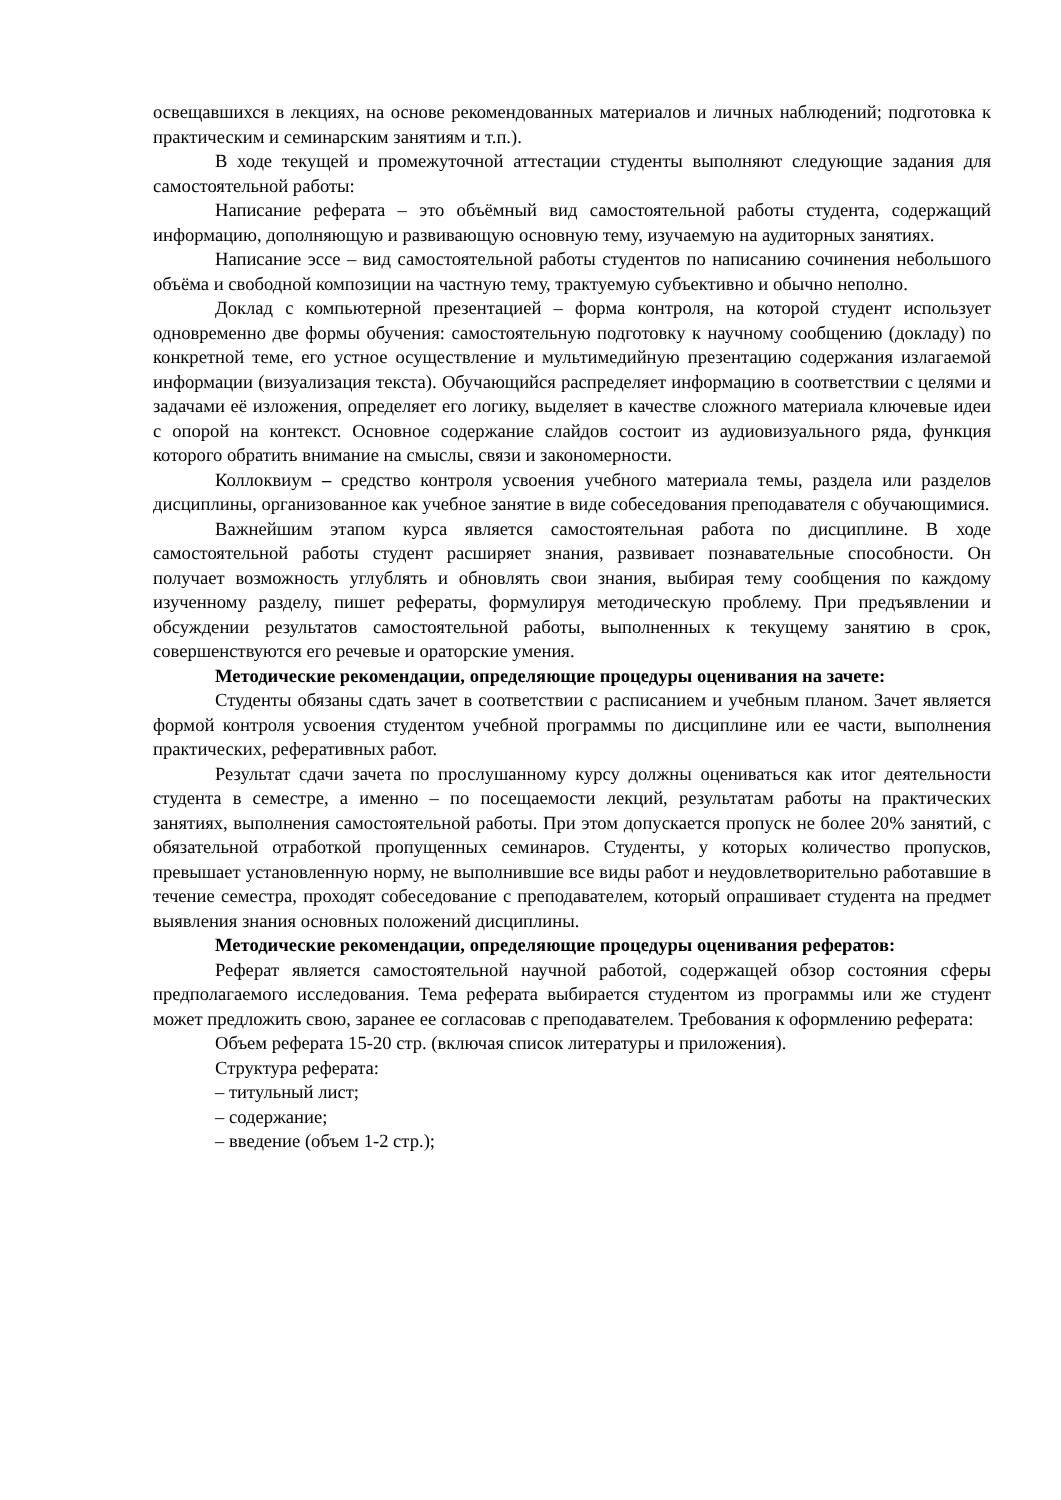освещавшихся в лекциях, на основе рекомендованных материалов и личных наблюдений; подготовка к практическим и семинарским занятиям и т.п.).
В ходе текущей и промежуточной аттестации студенты выполняют следующие задания для самостоятельной работы:
Написание реферата – это объёмный вид самостоятельной работы студента, содержащий информацию, дополняющую и развивающую основную тему, изучаемую на аудиторных занятиях.
Написание эссе – вид самостоятельной работы студентов по написанию сочинения небольшого объёма и свободной композиции на частную тему, трактуемую субъективно и обычно неполно.
Доклад с компьютерной презентацией – форма контроля, на которой студент использует одновременно две формы обучения: самостоятельную подготовку к научному сообщению (докладу) по конкретной теме, его устное осуществление и мультимедийную презентацию содержания излагаемой информации (визуализация текста). Обучающийся распределяет информацию в соответствии с целями и задачами её изложения, определяет его логику, выделяет в качестве сложного материала ключевые идеи с опорой на контекст. Основное содержание слайдов состоит из аудиовизуального ряда, функция которого обратить внимание на смыслы, связи и закономерности.
Коллоквиум – средство контроля усвоения учебного материала темы, раздела или разделов дисциплины, организованное как учебное занятие в виде собеседования преподавателя с обучающимися.
Важнейшим этапом курса является самостоятельная работа по дисциплине. В ходе самостоятельной работы студент расширяет знания, развивает познавательные способности. Он получает возможность углублять и обновлять свои знания, выбирая тему сообщения по каждому изученному разделу, пишет рефераты, формулируя методическую проблему. При предъявлении и обсуждении результатов самостоятельной работы, выполненных к текущему занятию в срок, совершенствуются его речевые и ораторские умения.
Методические рекомендации, определяющие процедуры оценивания на зачете:
Студенты обязаны сдать зачет в соответствии с расписанием и учебным планом. Зачет является формой контроля усвоения студентом учебной программы по дисциплине или ее части, выполнения практических, реферативных работ.
Результат сдачи зачета по прослушанному курсу должны оцениваться как итог деятельности студента в семестре, а именно – по посещаемости лекций, результатам работы на практических занятиях, выполнения самостоятельной работы. При этом допускается пропуск не более 20% занятий, с обязательной отработкой пропущенных семинаров. Студенты, у которых количество пропусков, превышает установленную норму, не выполнившие все виды работ и неудовлетворительно работавшие в течение семестра, проходят собеседование с преподавателем, который опрашивает студента на предмет выявления знания основных положений дисциплины.
Методические рекомендации, определяющие процедуры оценивания рефератов:
Реферат является самостоятельной научной работой, содержащей обзор состояния сферы предполагаемого исследования. Тема реферата выбирается студентом из программы или же студент может предложить свою, заранее ее согласовав с преподавателем. Требования к оформлению реферата:
Объем реферата 15-20 стр. (включая список литературы и приложения).
Структура реферата:
– титульный лист;
– содержание;
– введение (объем 1-2 стр.);